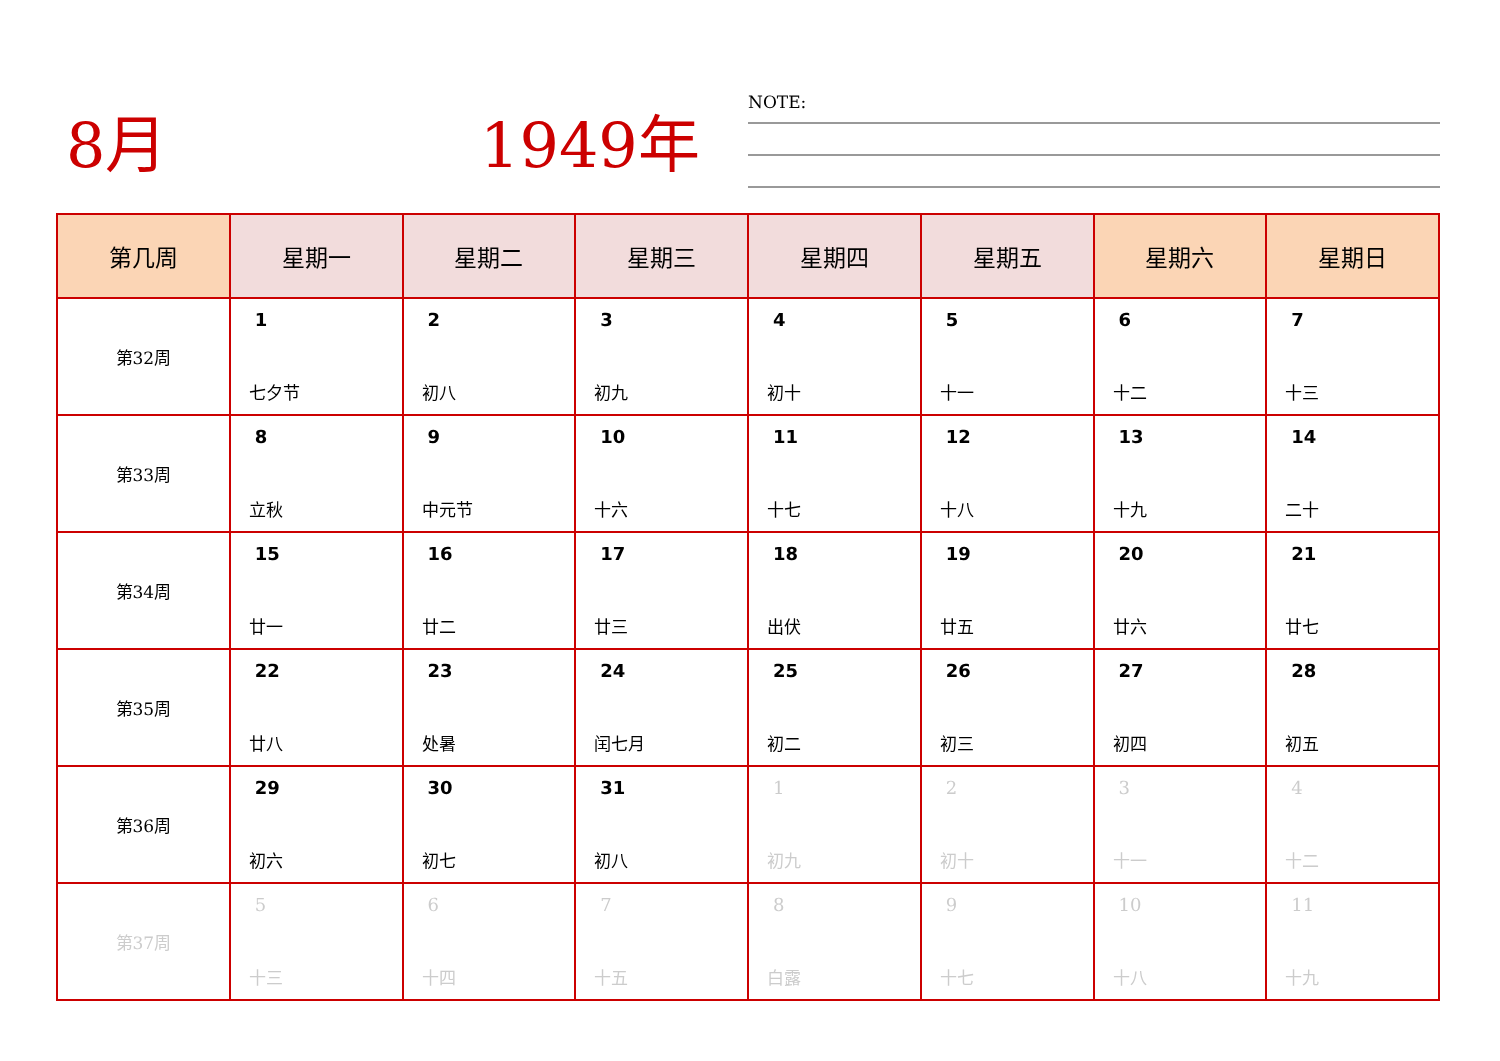8月 1949年 NOTE:
| 第几周 | 星期一 | 星期二 | 星期三 | 星期四 | 星期五 | 星期六 | 星期日 |
| --- | --- | --- | --- | --- | --- | --- | --- |
| 第32周 | 1 七夕节 | 2 初八 | 3 初九 | 4 初十 | 5 十一 | 6 十二 | 7 十三 |
| 第33周 | 8 立秋 | 9 中元节 | 10 十六 | 11 十七 | 12 十八 | 13 十九 | 14 二十 |
| 第34周 | 15 廿一 | 16 廿二 | 17 廿三 | 18 出伏 | 19 廿五 | 20 廿六 | 21 廿七 |
| 第35周 | 22 廿八 | 23 处暑 | 24 闰七月 | 25 初二 | 26 初三 | 27 初四 | 28 初五 |
| 第36周 | 29 初六 | 30 初七 | 31 初八 | 1 初九 | 2 初十 | 3 十一 | 4 十二 |
| 第37周 | 5 十三 | 6 十四 | 7 十五 | 8 白露 | 9 十七 | 10 十八 | 11 十九 |